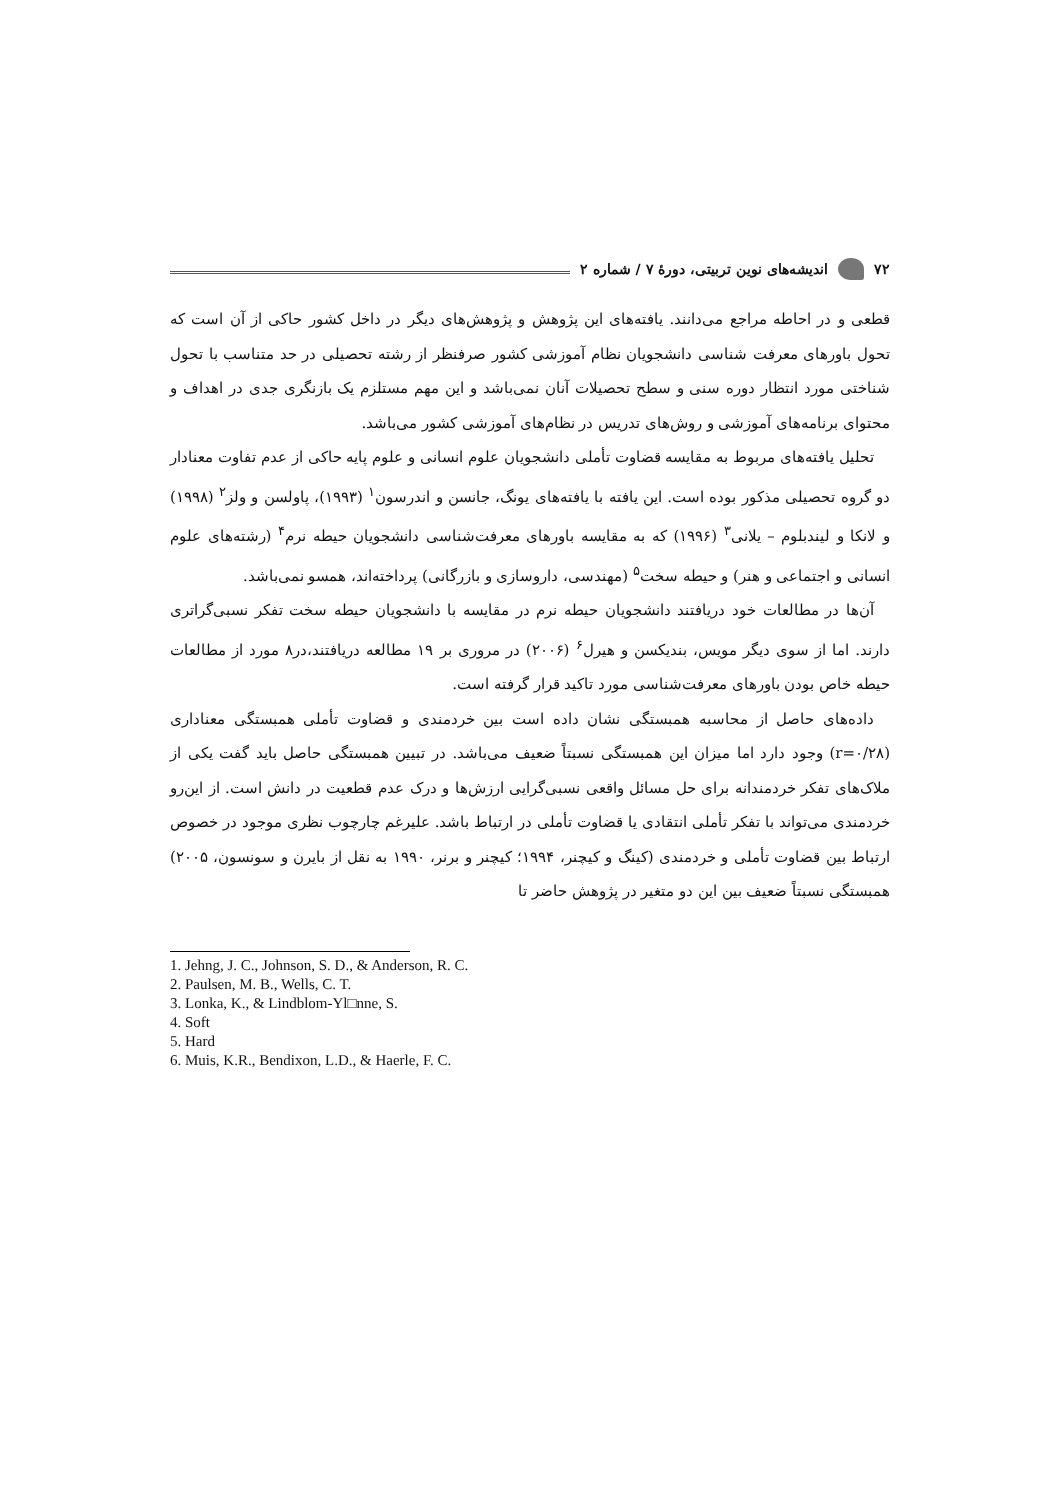۷۲ اندیشه‌های نوین تربیتی، دورهٔ ۷ / شماره ۲
قطعی و در احاطه مراجع می‌دانند. یافته‌های این پژوهش و پژوهش‌های دیگر در داخل کشور حاکی از آن است که تحول باورهای معرفت شناسی دانشجویان نظام آموزشی کشور صرفنظر از رشته تحصیلی در حد متناسب با تحول شناختی مورد انتظار دوره سنی و سطح تحصیلات آنان نمی‌باشد و این مهم مستلزم یک بازنگری جدی در اهداف و محتوای برنامه‌های آموزشی و روش‌های تدریس در نظام‌های آموزشی کشور می‌باشد.
تحلیل یافته‌های مربوط به مقایسه قضاوت تأملی دانشجویان علوم انسانی و علوم پایه حاکی از عدم تفاوت معنادار دو گروه تحصیلی مذکور بوده است. این یافته با یافته‌های یونگ، جانسن و اندرسون<sup>۱</sup> (۱۹۹۳)، پاولسن و ولز<sup>۲</sup> (۱۹۹۸) و لانکا و لیندبلوم – یلانی<sup>۳</sup> (۱۹۹۶) که به مقایسه باورهای معرفت‌شناسی دانشجویان حیطه نرم<sup>۴</sup> (رشته‌های علوم انسانی و اجتماعی و هنر) و حیطه سخت<sup>۵</sup> (مهندسی، داروسازی و بازرگانی) پرداخته‌اند، همسو نمی‌باشد.
آن‌ها در مطالعات خود دریافتند دانشجویان حیطه نرم در مقایسه با دانشجویان حیطه سخت تفکر نسبی‌گراتری دارند. اما از سوی دیگر مویس، بندیکسن و هیرل<sup>۶</sup> (۲۰۰۶) در مروری بر ۱۹ مطالعه دریافتند،در۸ مورد از مطالعات حیطه خاص بودن باورهای معرفت‌شناسی مورد تاکید قرار گرفته است.
داده‌های حاصل از محاسبه همبستگی نشان داده است بین خردمندی و قضاوت تأملی همبستگی معناداری (r=۰/۲۸) وجود دارد اما میزان این همبستگی نسبتاً ضعیف می‌باشد. در تبیین همبستگی حاصل باید گفت یکی از ملاک‌های تفکر خردمندانه برای حل مسائل واقعی نسبی‌گرایی ارزش‌ها و درک عدم قطعیت در دانش است. از این‌رو خردمندی می‌تواند با تفکر تأملی انتقادی یا قضاوت تأملی در ارتباط باشد. علیرغم چارچوب نظری موجود در خصوص ارتباط بین قضاوت تأملی و خردمندی (کینگ و کیچنر، ۱۹۹۴؛ کیچنر و برنر، ۱۹۹۰ به نقل از بایرن و سونسون، ۲۰۰۵) همبستگی نسبتاً ضعیف بین این دو متغیر در پژوهش حاضر تا
1. Jehng, J. C., Johnson, S. D., & Anderson, R. C.
2. Paulsen, M. B., Wells, C. T.
3. Lonka, K., & Lindblom-Yl□nne, S.
4. Soft
5. Hard
6. Muis, K.R., Bendixon, L.D., & Haerle, F. C.